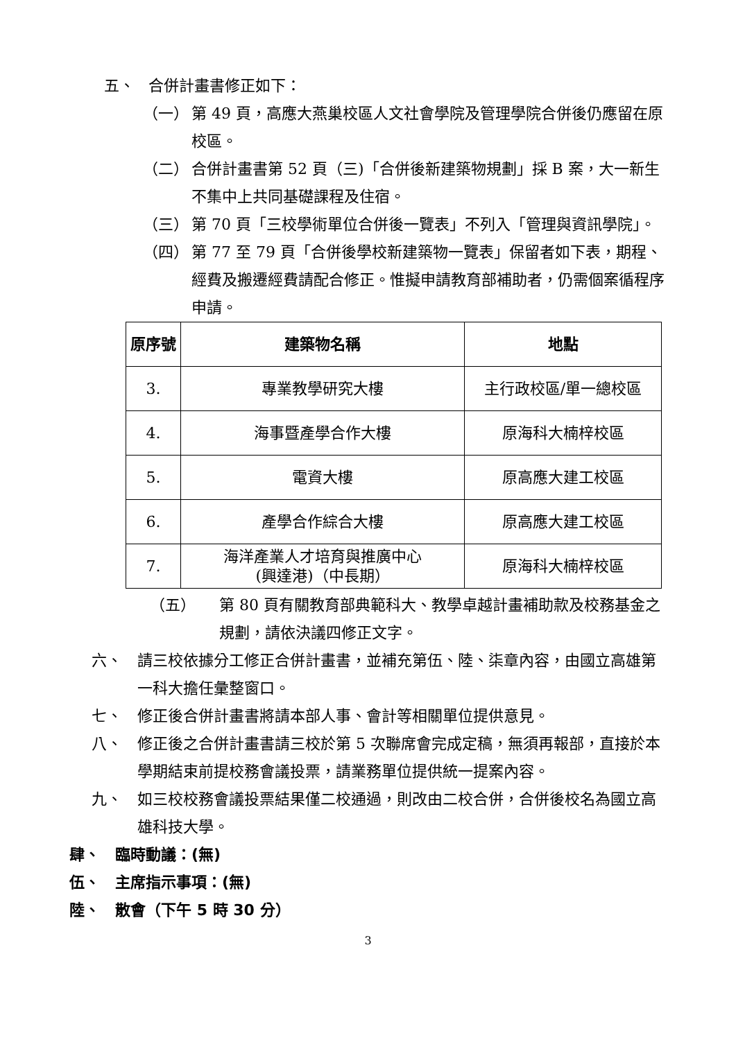五、 合併計畫書修正如下：
（一） 第 49 頁，高應大燕巢校區人文社會學院及管理學院合併後仍應留在原校區。
（二） 合併計畫書第 52 頁（三)「合併後新建築物規劃」採 B 案，大一新生不集中上共同基礎課程及住宿。
（三） 第 70 頁「三校學術單位合併後一覽表」不列入「管理與資訊學院」。
（四） 第 77 至 79 頁「合併後學校新建築物一覽表」保留者如下表，期程、經費及搬遷經費請配合修正。惟擬申請教育部補助者，仍需個案循程序申請。
| 原序號 | 建築物名稱 | 地點 |
| --- | --- | --- |
| 3. | 專業教學研究大樓 | 主行政校區/單一總校區 |
| 4. | 海事暨產學合作大樓 | 原海科大楠梓校區 |
| 5. | 電資大樓 | 原高應大建工校區 |
| 6. | 產學合作綜合大樓 | 原高應大建工校區 |
| 7. | 海洋產業人才培育與推廣中心 (興達港)（中長期） | 原海科大楠梓校區 |
（五） 第 80 頁有關教育部典範科大、教學卓越計畫補助款及校務基金之規劃，請依決議四修正文字。
六、 請三校依據分工修正合併計畫書，並補充第伍、陸、柒章內容，由國立高雄第一科大擔任彙整窗口。
七、 修正後合併計畫書將請本部人事、會計等相關單位提供意見。
八、 修正後之合併計畫書請三校於第 5 次聯席會完成定稿，無須再報部，直接於本學期結束前提校務會議投票，請業務單位提供統一提案內容。
九、 如三校校務會議投票結果僅二校通過，則改由二校合併，合併後校名為國立高雄科技大學。
肆、 臨時動議：(無)
伍、 主席指示事項：(無)
陸、 散會（下午 5 時 30 分）
3